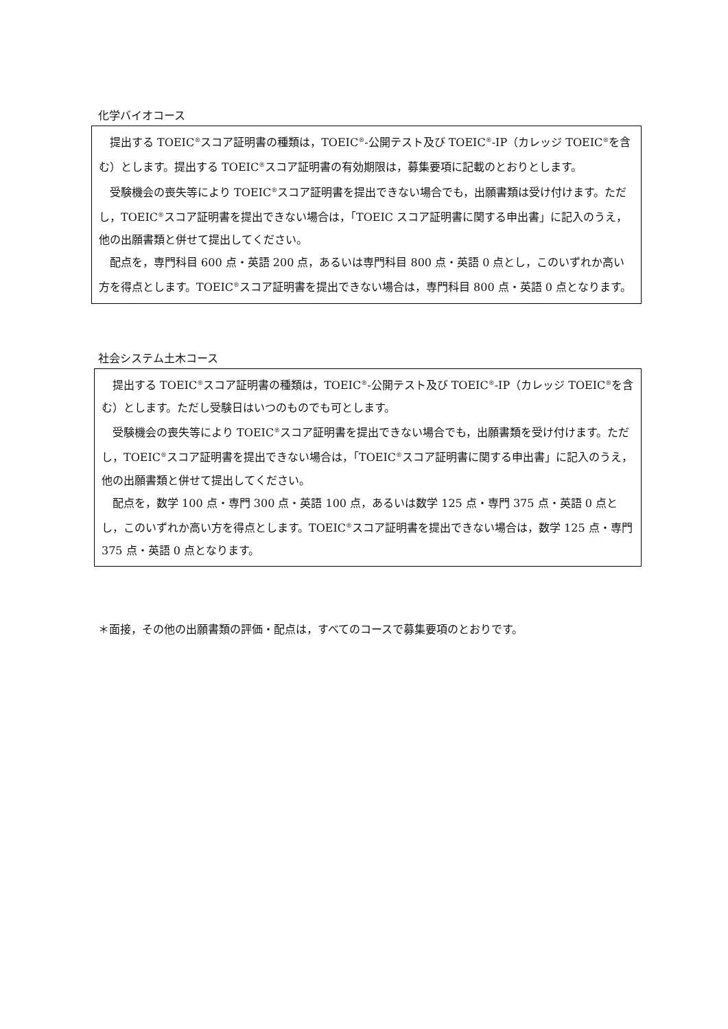化学バイオコース
提出する TOEIC<sup>®</sup>スコア証明書の種類は，TOEIC<sup>®</sup>-公開テスト及び TOEIC<sup>®</sup>-IP（カレッジ TOEIC<sup>®</sup>を含む）とします。提出する TOEIC<sup>®</sup>スコア証明書の有効期限は，募集要項に記載のとおりとします。
受験機会の喪失等により TOEIC<sup>®</sup>スコア証明書を提出できない場合でも，出願書類は受け付けます。ただし，TOEIC<sup>®</sup>スコア証明書を提出できない場合は，「TOEIC スコア証明書に関する申出書」に記入のうえ，他の出願書類と併せて提出してください。
配点を，専門科目 600 点・英語 200 点，あるいは専門科目 800 点・英語 0 点とし，このいずれか高い方を得点とします。TOEIC<sup>®</sup>スコア証明書を提出できない場合は，専門科目 800 点・英語 0 点となります。
社会システム土木コース
提出する TOEIC<sup>®</sup>スコア証明書の種類は，TOEIC<sup>®</sup>-公開テスト及び TOEIC<sup>®</sup>-IP（カレッジ TOEIC<sup>®</sup>を含む）とします。ただし受験日はいつのものでも可とします。
受験機会の喪失等により TOEIC<sup>®</sup>スコア証明書を提出できない場合でも，出願書類を受け付けます。ただし，TOEIC<sup>®</sup>スコア証明書を提出できない場合は，「TOEIC<sup>®</sup>スコア証明書に関する申出書」に記入のうえ，他の出願書類と併せて提出してください。
配点を，数学 100 点・専門 300 点・英語 100 点，あるいは数学 125 点・専門 375 点・英語 0 点とし，このいずれか高い方を得点とします。TOEIC<sup>®</sup>スコア証明書を提出できない場合は，数学 125 点・専門 375 点・英語 0 点となります。
＊面接，その他の出願書類の評価・配点は，すべてのコースで募集要項のとおりです。